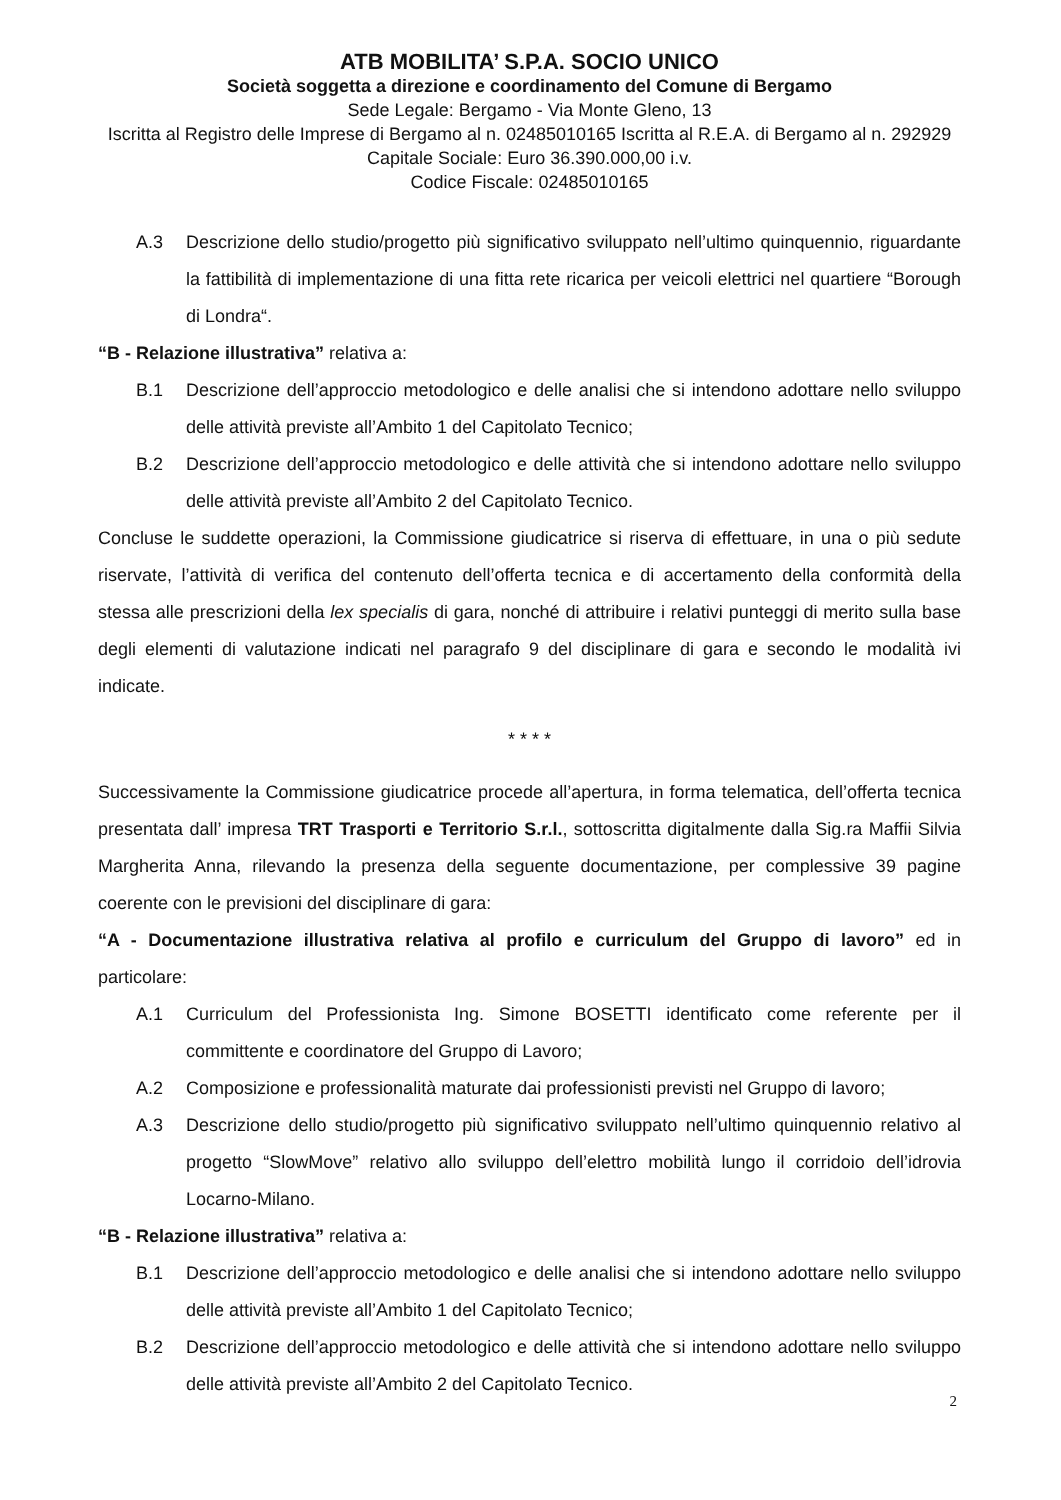ATB MOBILITA’ S.P.A. SOCIO UNICO
Società soggetta a direzione e coordinamento del Comune di Bergamo
Sede Legale: Bergamo - Via Monte Gleno, 13
Iscritta al Registro delle Imprese di Bergamo al n. 02485010165 Iscritta al R.E.A. di Bergamo al n. 292929
Capitale Sociale: Euro 36.390.000,00 i.v.
Codice Fiscale: 02485010165
A.3 Descrizione dello studio/progetto più significativo sviluppato nell’ultimo quinquennio, riguardante la fattibilità di implementazione di una fitta rete ricarica per veicoli elettrici nel quartiere “Borough di Londra“.
“B - Relazione illustrativa” relativa a:
B.1 Descrizione dell’approccio metodologico e delle analisi che si intendono adottare nello sviluppo delle attività previste all’Ambito 1 del Capitolato Tecnico;
B.2 Descrizione dell’approccio metodologico e delle attività che si intendono adottare nello sviluppo delle attività previste all’Ambito 2 del Capitolato Tecnico.
Concluse le suddette operazioni, la Commissione giudicatrice si riserva di effettuare, in una o più sedute riservate, l’attività di verifica del contenuto dell’offerta tecnica e di accertamento della conformità della stessa alle prescrizioni della lex specialis di gara, nonché di attribuire i relativi punteggi di merito sulla base degli elementi di valutazione indicati nel paragrafo 9 del disciplinare di gara e secondo le modalità ivi indicate.
* * * *
Successivamente la Commissione giudicatrice procede all’apertura, in forma telematica, dell’offerta tecnica presentata dall’ impresa TRT Trasporti e Territorio S.r.l., sottoscritta digitalmente dalla Sig.ra Maffii Silvia Margherita Anna, rilevando la presenza della seguente documentazione, per complessive 39 pagine coerente con le previsioni del disciplinare di gara:
“A - Documentazione illustrativa relativa al profilo e curriculum del Gruppo di lavoro” ed in particolare:
A.1 Curriculum del Professionista Ing. Simone BOSETTI identificato come referente per il committente e coordinatore del Gruppo di Lavoro;
A.2 Composizione e professionalità maturate dai professionisti previsti nel Gruppo di lavoro;
A.3 Descrizione dello studio/progetto più significativo sviluppato nell’ultimo quinquennio relativo al progetto “SlowMove” relativo allo sviluppo dell’elettro mobilità lungo il corridoio dell’idrovia Locarno-Milano.
“B - Relazione illustrativa” relativa a:
B.1 Descrizione dell’approccio metodologico e delle analisi che si intendono adottare nello sviluppo delle attività previste all’Ambito 1 del Capitolato Tecnico;
B.2 Descrizione dell’approccio metodologico e delle attività che si intendono adottare nello sviluppo delle attività previste all’Ambito 2 del Capitolato Tecnico.
2